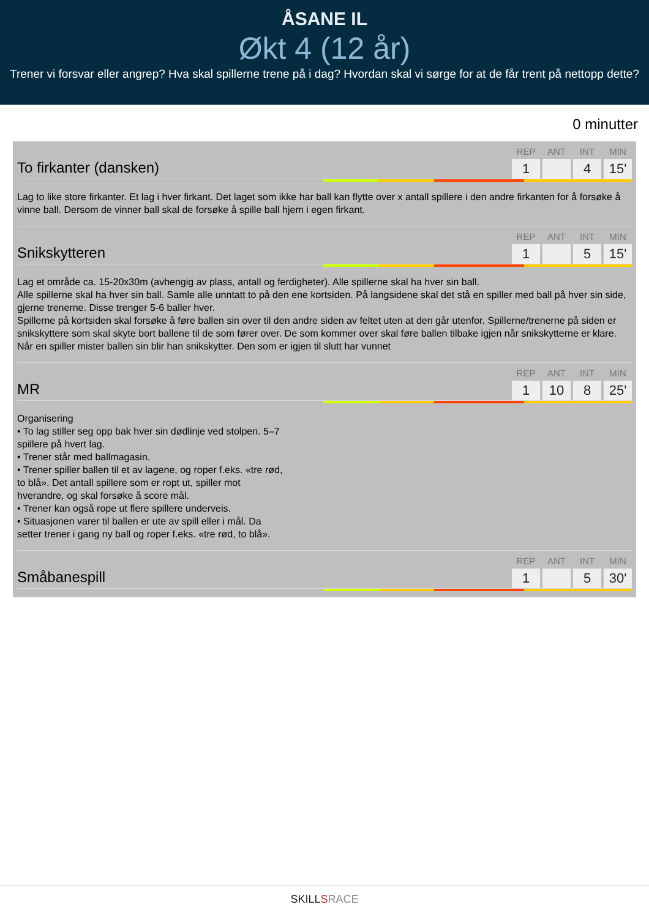ÅSANE IL
Økt 4 (12 år)
Trener vi forsvar eller angrep? Hva skal spillerne trene på i dag? Hvordan skal vi sørge for at de får trent på nettopp dette?
0 minutter
To firkanter (dansken)
REP
1
ANT INT
4
MIN
15'
Lag to like store firkanter. Et lag i hver firkant. Det laget som ikke har ball kan flytte over x antall spillere i den andre firkanten for å forsøke å vinne ball. Dersom de vinner ball skal de forsøke å spille ball hjem i egen firkant.
Snikskytteren
REP
1
ANT INT
5
MIN
15'
Lag et område ca. 15-20x30m (avhengig av plass, antall og ferdigheter). Alle spillerne skal ha hver sin ball.
Alle spillerne skal ha hver sin ball. Samle alle unntatt to på den ene kortsiden. På langsidene skal det stå en spiller med ball på hver sin side, gjerne trenerne. Disse trenger 5-6 baller hver.
Spillerne på kortsiden skal forsøke å føre ballen sin over til den andre siden av feltet uten at den går utenfor. Spillerne/trenerne på siden er snikskyttere som skal skyte bort ballene til de som fører over. De som kommer over skal føre ballen tilbake igjen når snikskytterne er klare. Når en spiller mister ballen sin blir han snikskytter. Den som er igjen til slutt har vunnet
MR
REP
1
ANT
10
INT
8
MIN
25'
Organisering
• To lag stiller seg opp bak hver sin dødlinje ved stolpen. 5–7 spillere på hvert lag.
• Trener står med ballmagasin.
• Trener spiller ballen til et av lagene, og roper f.eks. «tre rød, to blå». Det antall spillere som er ropt ut, spiller mot hverandre, og skal forsøke å score mål.
• Trener kan også rope ut flere spillere underveis.
• Situasjonen varer til ballen er ute av spill eller i mål. Da setter trener i gang ny ball og roper f.eks. «tre rød, to blå».
Småbanespill
REP
1
ANT INT
5
MIN
30'
SKILLSRACE